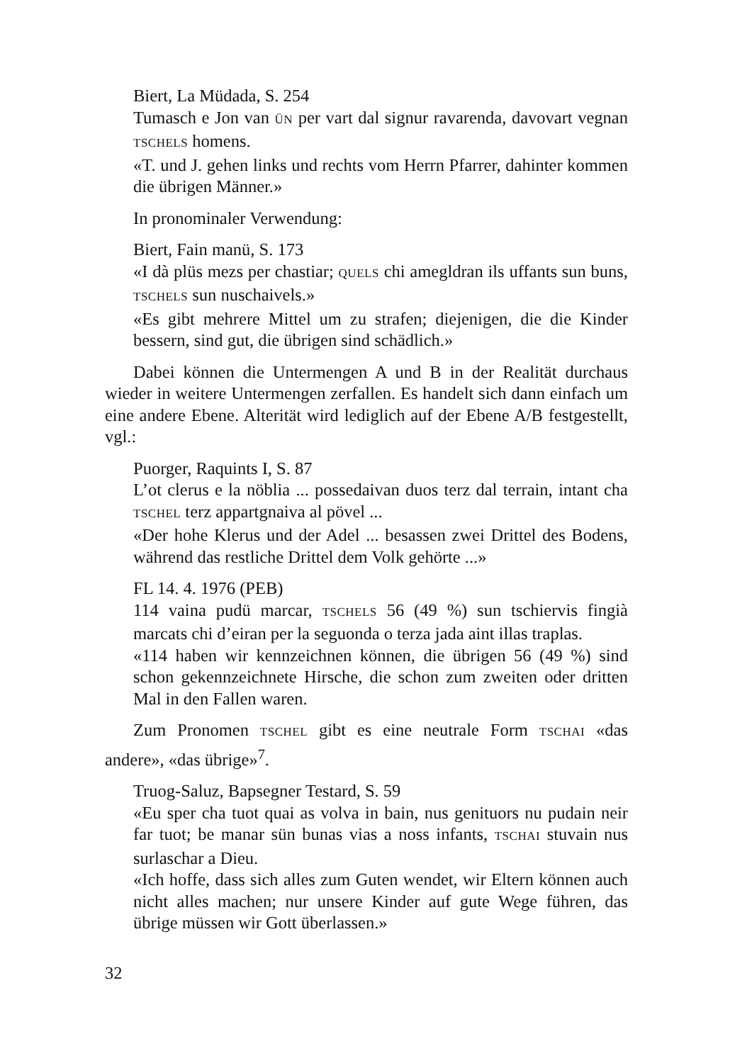Biert, La Müdada, S. 254
Tumasch e Jon van ÜN per vart dal signur ravarenda, davovart vegnan TSCHELS homens.
«T. und J. gehen links und rechts vom Herrn Pfarrer, dahinter kommen die übrigen Männer.»
In pronominaler Verwendung:
Biert, Fain manü, S. 173
«I dà plüs mezs per chastiar; QUELS chi amegldran ils uffants sun buns, TSCHELS sun nuschaivels.»
«Es gibt mehrere Mittel um zu strafen; diejenigen, die die Kinder bessern, sind gut, die übrigen sind schädlich.»
Dabei können die Untermengen A und B in der Realität durchaus wieder in weitere Untermengen zerfallen. Es handelt sich dann einfach um eine andere Ebene. Alterität wird lediglich auf der Ebene A/B festgestellt, vgl.:
Puorger, Raquints I, S. 87
L’ot clerus e la nöblia ... possedaivan duos terz dal terrain, intant cha TSCHEL terz appartgnaiva al pövel ...
«Der hohe Klerus und der Adel ... besassen zwei Drittel des Bodens, während das restliche Drittel dem Volk gehörte ...»
FL 14. 4. 1976 (PEB)
114 vaina pudü marcar, TSCHELS 56 (49 %) sun tschiervis fingià marcats chi d’eiran per la seguonda o terza jada aint illas traplas.
«114 haben wir kennzeichnen können, die übrigen 56 (49 %) sind schon gekennzeichnete Hirsche, die schon zum zweiten oder dritten Mal in den Fallen waren.
Zum Pronomen TSCHEL gibt es eine neutrale Form TSCHAI «das andere», «das übrige»<sup>7</sup>.
Truog-Saluz, Bapsegner Testard, S. 59
«Eu sper cha tuot quai as volva in bain, nus genituors nu pudain neir far tuot; be manar sün bunas vias a noss infants, TSCHAI stuvain nus surlaschar a Dieu.
«Ich hoffe, dass sich alles zum Guten wendet, wir Eltern können auch nicht alles machen; nur unsere Kinder auf gute Wege führen, das übrige müssen wir Gott überlassen.»
32